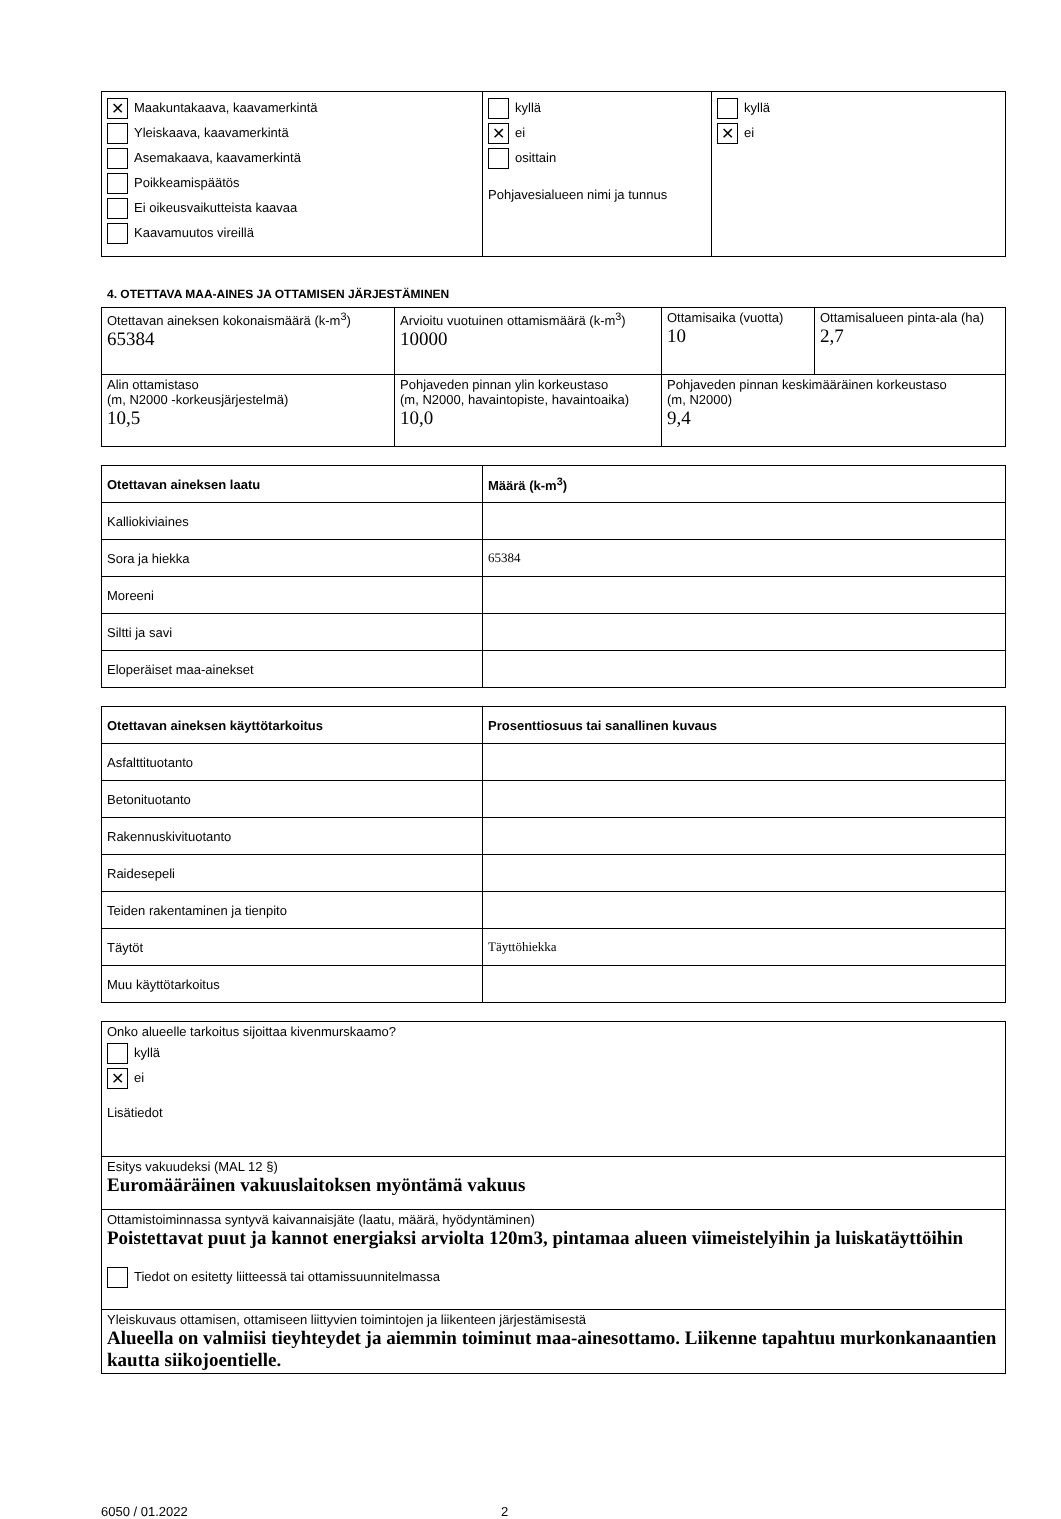| ✕ Maakuntakaava, kaavamerkintä Yleiskaava, kaavamerkintä Asemakaava, kaavamerkintä Poikkeamispäätös Ei oikeusvaikutteista kaavaa Kaavamuutos vireillä | kyllä ✕ ei osittain Pohjavesialueen nimi ja tunnus | kyllä ✕ ei |
4. OTETTAVA MAA-AINES JA OTTAMISEN JÄRJESTÄMINEN
| Otettavan aineksen kokonaismäärä (k-m<sup>3</sup>) 65384 | Arvioitu vuotuinen ottamismäärä (k-m<sup>3</sup>) 10000 | Ottamisaika (vuotta) 10 | Ottamisalueen pinta-ala (ha) 2,7 |
| Alin ottamistaso (m, N2000 -korkeusjärjestelmä) 10,5 | Pohjaveden pinnan ylin korkeustaso (m, N2000, havaintopiste, havaintoaika) 10,0 | Pohjaveden pinnan keskimääräinen korkeustaso (m, N2000) 9,4 | |
| Otettavan aineksen laatu | Määrä (k-m<sup>3</sup>) |
| --- | --- |
| Kalliokiviaines | |
| Sora ja hiekka | 65384 |
| Moreeni | |
| Siltti ja savi | |
| Eloperäiset maa-ainekset | |
| Otettavan aineksen käyttötarkoitus | Prosenttiosuus tai sanallinen kuvaus |
| --- | --- |
| Asfalttituotanto | |
| Betonituotanto | |
| Rakennuskivituotanto | |
| Raidesepeli | |
| Teiden rakentaminen ja tienpito | |
| Täytöt | Täyttöhiekka |
| Muu käyttötarkoitus | |
| Onko alueelle tarkoitus sijoittaa kivenmurskaamo? kyllä ✕ ei Lisätiedot |
| Esitys vakuudeksi (MAL 12 §) Euromääräinen vakuuslaitoksen myöntämä vakuus |
| Ottamistoiminnassa syntyvä kaivannaisjäte (laatu, määrä, hyödyntäminen) Poistettavat puut ja kannot energiaksi arviolta 120m3, pintamaa alueen viimeistelyihin ja luiskatäyttöihin Tiedot on esitetty liitteessä tai ottamissuunnitelmassa |
| Yleiskuvaus ottamisen, ottamiseen liittyvien toimintojen ja liikenteen järjestämisestä Alueella on valmiisi tieyhteydet ja aiemmin toiminut maa-ainesottamo. Liikenne tapahtuu murkonkanaantien kautta siikojoentielle. |
6050 / 01.2022 2